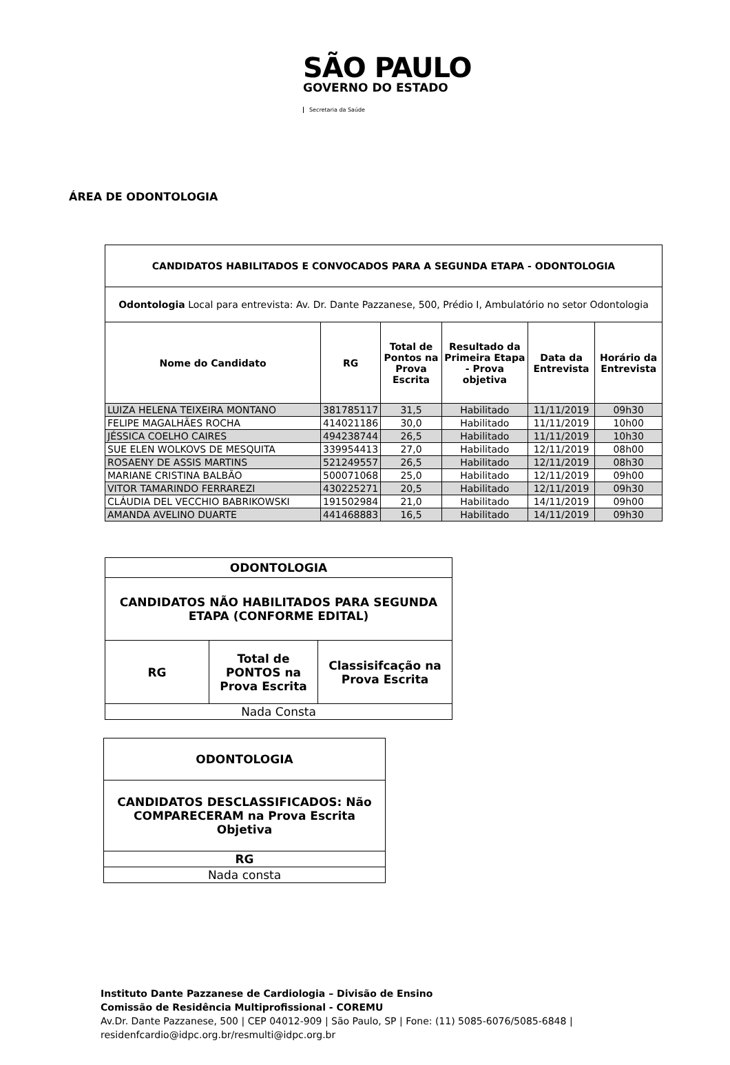SÃO PAULO
GOVERNO DO ESTADO
Secretaria da Saúde
ÁREA DE ODONTOLOGIA
| CANDIDATOS HABILITADOS E CONVOCADOS PARA A SEGUNDA ETAPA - ODONTOLOGIA | | | | | |
| --- | --- | --- | --- | --- | --- |
| Odontologia Local para entrevista: Av. Dr. Dante Pazzanese, 500, Prédio I, Ambulatório no setor Odontologia | | | | | |
| Nome do Candidato | RG | Total de Pontos na Prova Escrita | Resultado da Primeira Etapa - Prova objetiva | Data da Entrevista | Horário da Entrevista |
| LUIZA HELENA TEIXEIRA MONTANO | 381785117 | 31,5 | Habilitado | 11/11/2019 | 09h30 |
| FELIPE MAGALHÃES ROCHA | 414021186 | 30,0 | Habilitado | 11/11/2019 | 10h00 |
| JÉSSICA COELHO CAIRES | 494238744 | 26,5 | Habilitado | 11/11/2019 | 10h30 |
| SUE ELEN WOLKOVS DE MESQUITA | 339954413 | 27,0 | Habilitado | 12/11/2019 | 08h00 |
| ROSAENY DE ASSIS MARTINS | 521249557 | 26,5 | Habilitado | 12/11/2019 | 08h30 |
| MARIANE CRISTINA BALBÃO | 500071068 | 25,0 | Habilitado | 12/11/2019 | 09h00 |
| VITOR TAMARINDO FERRAREZI | 430225271 | 20,5 | Habilitado | 12/11/2019 | 09h30 |
| CLÁUDIA DEL VECCHIO BABRIKOWSKI | 191502984 | 21,0 | Habilitado | 14/11/2019 | 09h00 |
| AMANDA AVELINO DUARTE | 441468883 | 16,5 | Habilitado | 14/11/2019 | 09h30 |
| ODONTOLOGIA | | |
| --- | --- | --- |
| CANDIDATOS NÃO HABILITADOS PARA SEGUNDA ETAPA (CONFORME EDITAL) | | |
| RG | Total de PONTOS na Prova Escrita | Classisifcação na Prova Escrita |
| Nada Consta | | |
| ODONTOLOGIA |
| --- |
| CANDIDATOS DESCLASSIFICADOS: Não COMPARECERAM na Prova Escrita Objetiva |
| RG |
| Nada consta |
Instituto Dante Pazzanese de Cardiologia – Divisão de Ensino
Comissão de Residência Multiprofissional - COREMU
Av.Dr. Dante Pazzanese, 500 | CEP 04012-909 | São Paulo, SP | Fone: (11) 5085-6076/5085-6848 |
residenfcardio@idpc.org.br/resmulti@idpc.org.br